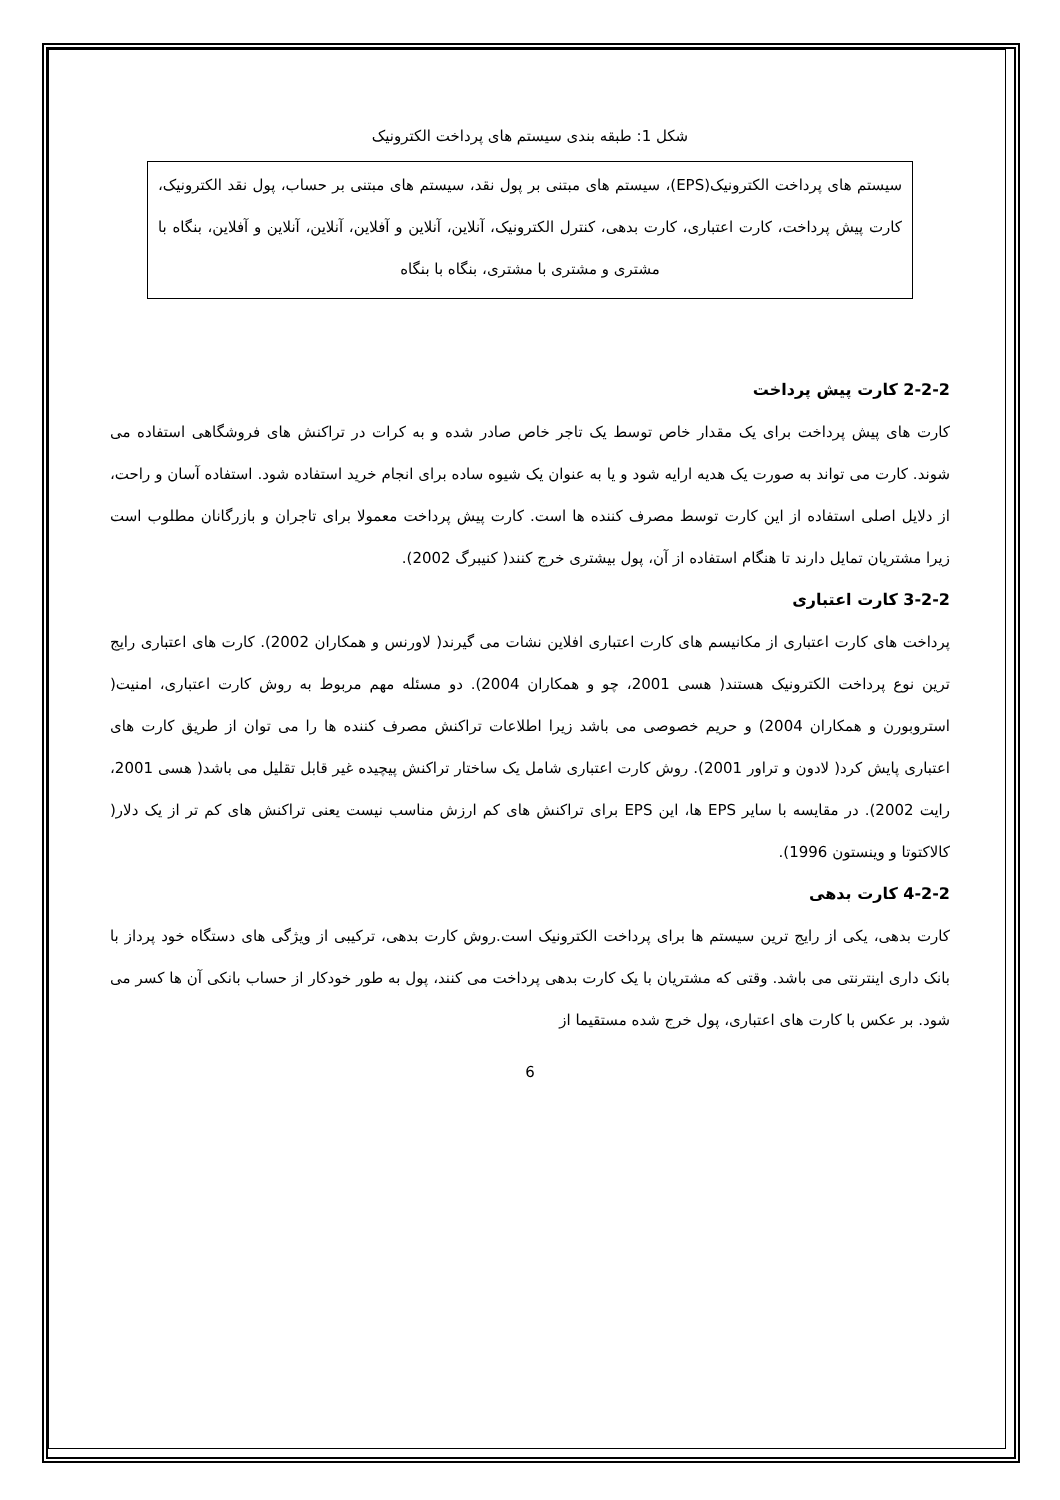شکل 1: طبقه بندی سیستم های پرداخت الکترونیک
سیستم های پرداخت الکترونیک(EPS)، سیستم های مبتنی بر پول نقد، سیستم های مبتنی بر حساب، پول نقد الکترونیک، کارت پیش پرداخت، کارت اعتباری، کارت بدهی، کنترل الکترونیک، آنلاین، آنلاین و آفلاین، آنلاین، آنلاین و آفلاین، بنگاه با مشتری و مشتری با مشتری، بنگاه با بنگاه
2-2-2 کارت پیش پرداخت
کارت های پیش پرداخت برای یک مقدار خاص توسط یک تاجر خاص صادر شده و به کرات در تراکنش های فروشگاهی استفاده می شوند. کارت می تواند به صورت یک هدیه ارایه شود و یا به عنوان یک شیوه ساده برای انجام خرید استفاده شود. استفاده آسان و راحت، از دلایل اصلی استفاده از این کارت توسط مصرف کننده ها است. کارت پیش پرداخت معمولا برای تاجران و بازرگانان مطلوب است زیرا مشتریان تمایل دارند تا هنگام استفاده از آن، پول بیشتری خرج کنند( کنیبرگ 2002).
3-2-2 کارت اعتباری
پرداخت های کارت اعتباری از مکانیسم های کارت اعتباری افلاین نشات می گیرند( لاورنس و همکاران 2002). کارت های اعتباری رایج ترین نوع پرداخت الکترونیک هستند( هسی 2001، چو و همکاران 2004). دو مسئله مهم مربوط به روش کارت اعتباری، امنیت( استروبورن و همکاران 2004) و حریم خصوصی می باشد زیرا اطلاعات تراکنش مصرف کننده ها را می توان از طریق کارت های اعتباری پایش کرد( لادون و تراور 2001). روش کارت اعتباری شامل یک ساختار تراکنش پیچیده غیر قابل تقلیل می باشد( هسی 2001، رایت 2002). در مقایسه با سایر EPS ها، این EPS برای تراکنش های کم ارزش مناسب نیست یعنی تراکنش های کم تر از یک دلار( کالاکتوتا و وینستون 1996).
4-2-2 کارت بدهی
کارت بدهی، یکی از رایج ترین سیستم ها برای پرداخت الکترونیک است.روش کارت بدهی، ترکیبی از ویژگی های دستگاه خود پرداز با بانک داری اینترنتی می باشد. وقتی که مشتریان با یک کارت بدهی پرداخت می کنند، پول به طور خودکار از حساب بانکی آن ها کسر می شود. بر عکس با کارت های اعتباری، پول خرج شده مستقیما از
6